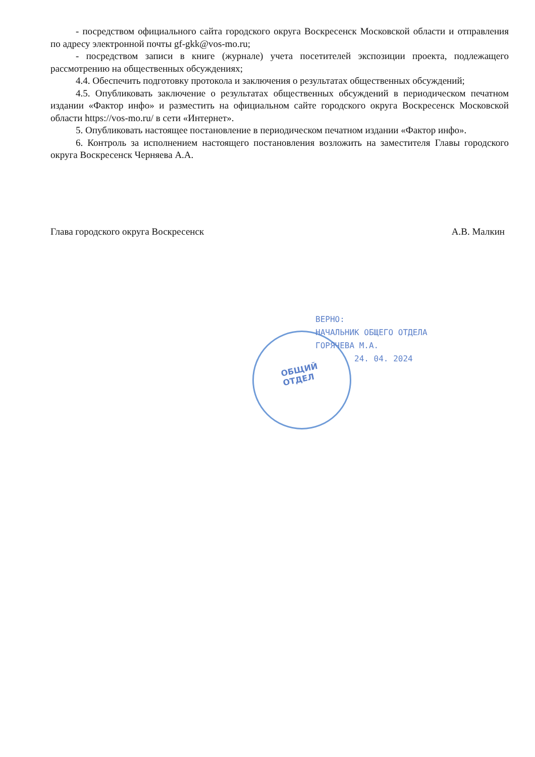- посредством официального сайта городского округа Воскресенск Московской области и отправления по адресу электронной почты gf-gkk@vos-mo.ru;
- посредством записи в книге (журнале) учета посетителей экспозиции проекта, подлежащего рассмотрению на общественных обсуждениях;
4.4. Обеспечить подготовку протокола и заключения о результатах общественных обсуждений;
4.5. Опубликовать заключение о результатах общественных обсуждений в периодическом печатном издании «Фактор инфо» и разместить на официальном сайте городского округа Воскресенск Московской области https://vos-mo.ru/ в сети «Интернет».
5. Опубликовать настоящее постановление в периодическом печатном издании «Фактор инфо».
6. Контроль за исполнением настоящего постановления возложить на заместителя Главы городского округа Воскресенск Черняева А.А.
Глава городского округа Воскресенск А.В. Малкин
ОБЩИЙ
ОТДЕЛ
ВЕРНО:
НАЧАЛЬНИК ОБЩЕГО ОТДЕЛА
ГОРЯЧЕВА М.А.
24. 04. 2024